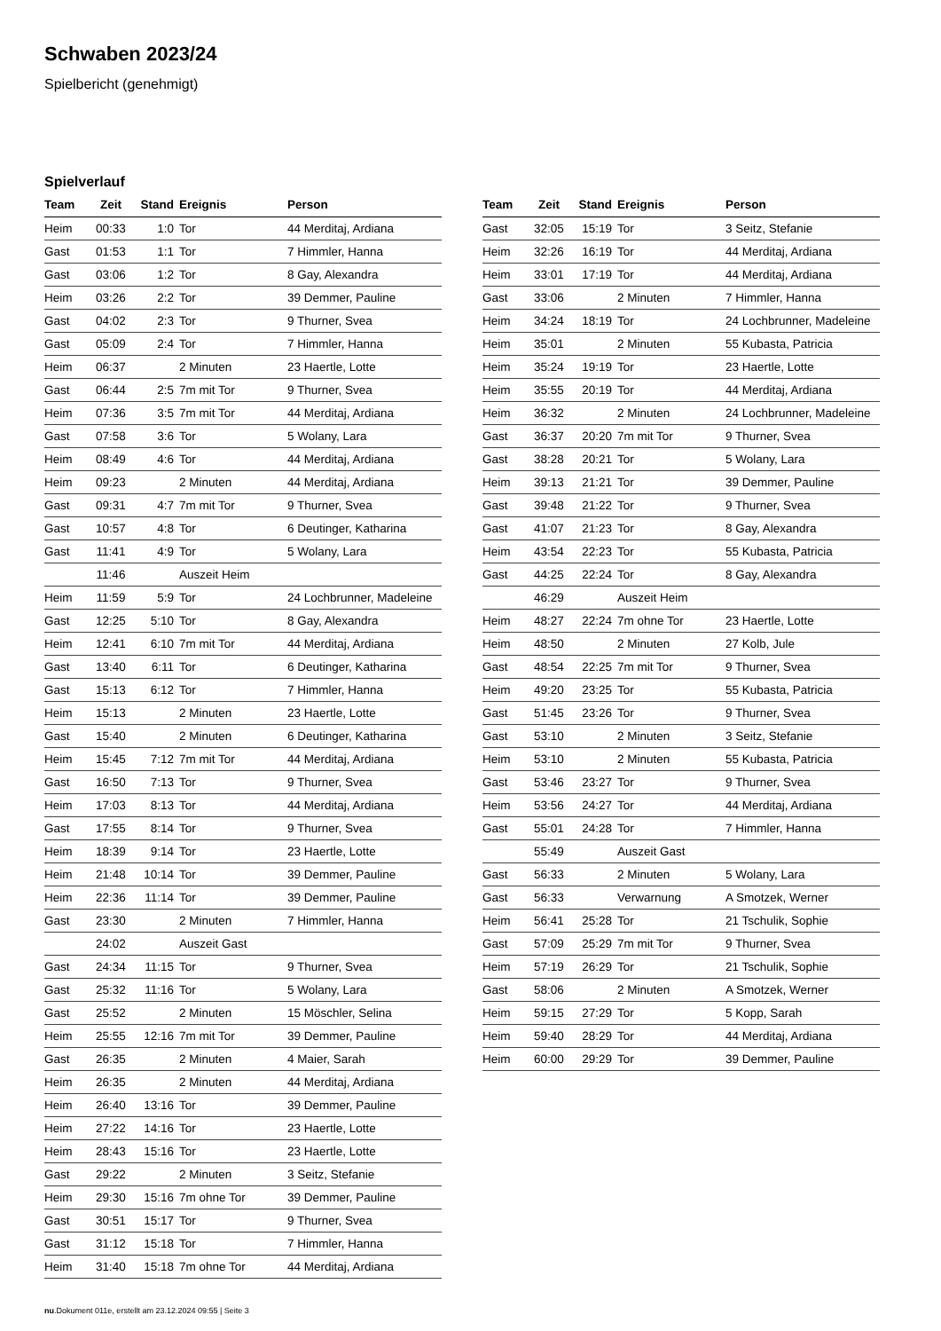Schwaben 2023/24
Spielbericht (genehmigt)
Spielverlauf
| Team | Zeit | Stand | Ereignis | Person |
| --- | --- | --- | --- | --- |
| Heim | 00:33 | 1:0 | Tor | 44 Merditaj, Ardiana |
| Gast | 01:53 | 1:1 | Tor | 7 Himmler, Hanna |
| Gast | 03:06 | 1:2 | Tor | 8 Gay, Alexandra |
| Heim | 03:26 | 2:2 | Tor | 39 Demmer, Pauline |
| Gast | 04:02 | 2:3 | Tor | 9 Thurner, Svea |
| Gast | 05:09 | 2:4 | Tor | 7 Himmler, Hanna |
| Heim | 06:37 | | 2 Minuten | 23 Haertle, Lotte |
| Gast | 06:44 | 2:5 | 7m mit Tor | 9 Thurner, Svea |
| Heim | 07:36 | 3:5 | 7m mit Tor | 44 Merditaj, Ardiana |
| Gast | 07:58 | 3:6 | Tor | 5 Wolany, Lara |
| Heim | 08:49 | 4:6 | Tor | 44 Merditaj, Ardiana |
| Heim | 09:23 | | 2 Minuten | 44 Merditaj, Ardiana |
| Gast | 09:31 | 4:7 | 7m mit Tor | 9 Thurner, Svea |
| Gast | 10:57 | 4:8 | Tor | 6 Deutinger, Katharina |
| Gast | 11:41 | 4:9 | Tor | 5 Wolany, Lara |
| | 11:46 | | Auszeit Heim | |
| Heim | 11:59 | 5:9 | Tor | 24 Lochbrunner, Madeleine |
| Gast | 12:25 | 5:10 | Tor | 8 Gay, Alexandra |
| Heim | 12:41 | 6:10 | 7m mit Tor | 44 Merditaj, Ardiana |
| Gast | 13:40 | 6:11 | Tor | 6 Deutinger, Katharina |
| Gast | 15:13 | 6:12 | Tor | 7 Himmler, Hanna |
| Heim | 15:13 | | 2 Minuten | 23 Haertle, Lotte |
| Gast | 15:40 | | 2 Minuten | 6 Deutinger, Katharina |
| Heim | 15:45 | 7:12 | 7m mit Tor | 44 Merditaj, Ardiana |
| Gast | 16:50 | 7:13 | Tor | 9 Thurner, Svea |
| Heim | 17:03 | 8:13 | Tor | 44 Merditaj, Ardiana |
| Gast | 17:55 | 8:14 | Tor | 9 Thurner, Svea |
| Heim | 18:39 | 9:14 | Tor | 23 Haertle, Lotte |
| Heim | 21:48 | 10:14 | Tor | 39 Demmer, Pauline |
| Heim | 22:36 | 11:14 | Tor | 39 Demmer, Pauline |
| Gast | 23:30 | | 2 Minuten | 7 Himmler, Hanna |
| | 24:02 | | Auszeit Gast | |
| Gast | 24:34 | 11:15 | Tor | 9 Thurner, Svea |
| Gast | 25:32 | 11:16 | Tor | 5 Wolany, Lara |
| Gast | 25:52 | | 2 Minuten | 15 Möschler, Selina |
| Heim | 25:55 | 12:16 | 7m mit Tor | 39 Demmer, Pauline |
| Gast | 26:35 | | 2 Minuten | 4 Maier, Sarah |
| Heim | 26:35 | | 2 Minuten | 44 Merditaj, Ardiana |
| Heim | 26:40 | 13:16 | Tor | 39 Demmer, Pauline |
| Heim | 27:22 | 14:16 | Tor | 23 Haertle, Lotte |
| Heim | 28:43 | 15:16 | Tor | 23 Haertle, Lotte |
| Gast | 29:22 | | 2 Minuten | 3 Seitz, Stefanie |
| Heim | 29:30 | 15:16 | 7m ohne Tor | 39 Demmer, Pauline |
| Gast | 30:51 | 15:17 | Tor | 9 Thurner, Svea |
| Gast | 31:12 | 15:18 | Tor | 7 Himmler, Hanna |
| Heim | 31:40 | 15:18 | 7m ohne Tor | 44 Merditaj, Ardiana |
| Team | Zeit | Stand | Ereignis | Person |
| --- | --- | --- | --- | --- |
| Gast | 32:05 | 15:19 | Tor | 3 Seitz, Stefanie |
| Heim | 32:26 | 16:19 | Tor | 44 Merditaj, Ardiana |
| Heim | 33:01 | 17:19 | Tor | 44 Merditaj, Ardiana |
| Gast | 33:06 | | 2 Minuten | 7 Himmler, Hanna |
| Heim | 34:24 | 18:19 | Tor | 24 Lochbrunner, Madeleine |
| Heim | 35:01 | | 2 Minuten | 55 Kubasta, Patricia |
| Heim | 35:24 | 19:19 | Tor | 23 Haertle, Lotte |
| Heim | 35:55 | 20:19 | Tor | 44 Merditaj, Ardiana |
| Heim | 36:32 | | 2 Minuten | 24 Lochbrunner, Madeleine |
| Gast | 36:37 | 20:20 | 7m mit Tor | 9 Thurner, Svea |
| Gast | 38:28 | 20:21 | Tor | 5 Wolany, Lara |
| Heim | 39:13 | 21:21 | Tor | 39 Demmer, Pauline |
| Gast | 39:48 | 21:22 | Tor | 9 Thurner, Svea |
| Gast | 41:07 | 21:23 | Tor | 8 Gay, Alexandra |
| Heim | 43:54 | 22:23 | Tor | 55 Kubasta, Patricia |
| Gast | 44:25 | 22:24 | Tor | 8 Gay, Alexandra |
| | 46:29 | | Auszeit Heim | |
| Heim | 48:27 | 22:24 | 7m ohne Tor | 23 Haertle, Lotte |
| Heim | 48:50 | | 2 Minuten | 27 Kolb, Jule |
| Gast | 48:54 | 22:25 | 7m mit Tor | 9 Thurner, Svea |
| Heim | 49:20 | 23:25 | Tor | 55 Kubasta, Patricia |
| Gast | 51:45 | 23:26 | Tor | 9 Thurner, Svea |
| Gast | 53:10 | | 2 Minuten | 3 Seitz, Stefanie |
| Heim | 53:10 | | 2 Minuten | 55 Kubasta, Patricia |
| Gast | 53:46 | 23:27 | Tor | 9 Thurner, Svea |
| Heim | 53:56 | 24:27 | Tor | 44 Merditaj, Ardiana |
| Gast | 55:01 | 24:28 | Tor | 7 Himmler, Hanna |
| | 55:49 | | Auszeit Gast | |
| Gast | 56:33 | | 2 Minuten | 5 Wolany, Lara |
| Gast | 56:33 | | Verwarnung | A Smotzek, Werner |
| Heim | 56:41 | 25:28 | Tor | 21 Tschulik, Sophie |
| Gast | 57:09 | 25:29 | 7m mit Tor | 9 Thurner, Svea |
| Heim | 57:19 | 26:29 | Tor | 21 Tschulik, Sophie |
| Gast | 58:06 | | 2 Minuten | A Smotzek, Werner |
| Heim | 59:15 | 27:29 | Tor | 5 Kopp, Sarah |
| Heim | 59:40 | 28:29 | Tor | 44 Merditaj, Ardiana |
| Heim | 60:00 | 29:29 | Tor | 39 Demmer, Pauline |
nu.Dokument 011e, erstellt am 23.12.2024 09:55 | Seite 3